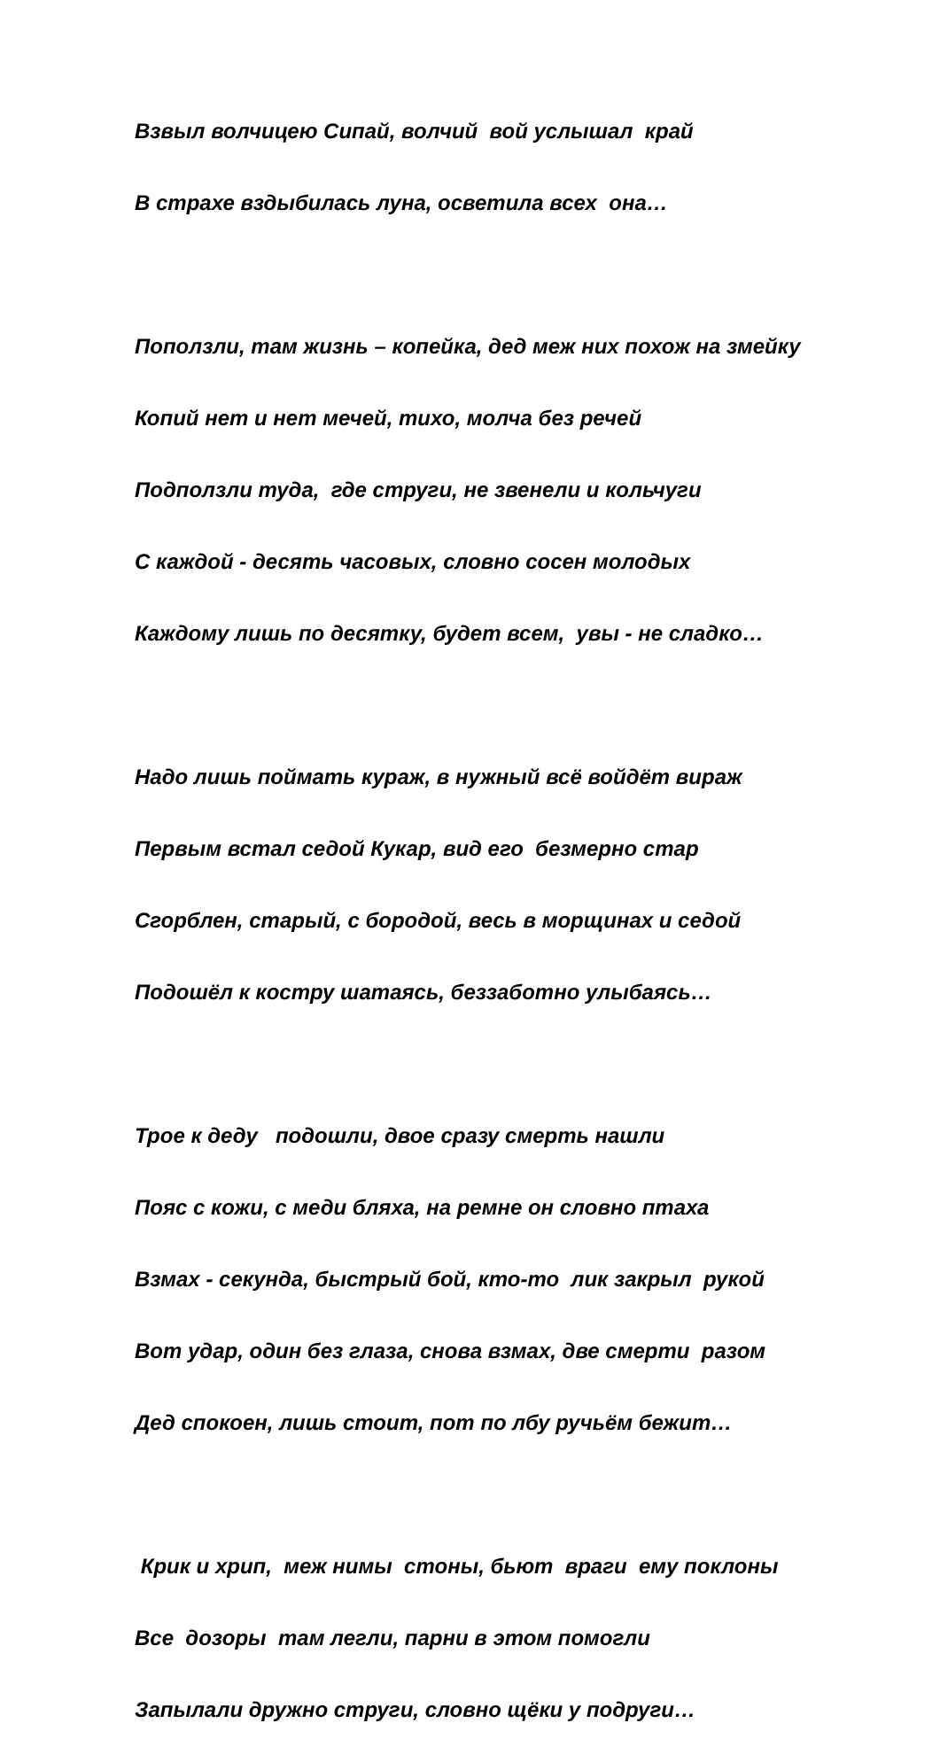Взвыл волчицею Сипай, волчий вой услышал край
В страхе вздыбилась луна, осветила всех она…
Поползли, там жизнь – копейка, дед меж них похож на змейку
Копий нет и нет мечей, тихо, молча без речей
Подползли туда, где струги, не звенели и кольчуги
С каждой - десять часовых, словно сосен молодых
Каждому лишь по десятку, будет всем, увы - не сладко…
Надо лишь поймать кураж, в нужный всё войдёт вираж
Первым встал седой Кукар, вид его безмерно стар
Сгорблен, старый, с бородой, весь в морщинах и седой
Подошёл к костру шатаясь, беззаботно улыбаясь…
Трое к деду подошли, двое сразу смерть нашли
Пояс с кожи, с меди бляха, на ремне он словно птаха
Взмах - секунда, быстрый бой, кто-то лик закрыл рукой
Вот удар, один без глаза, снова взмах, две смерти разом
Дед спокоен, лишь стоит, пот по лбу ручьём бежит…
Крик и хрип, меж нимы стоны, бьют враги ему поклоны
Все дозоры там легли, парни в этом помогли
Запылали дружно струги, словно щёки у подруги…